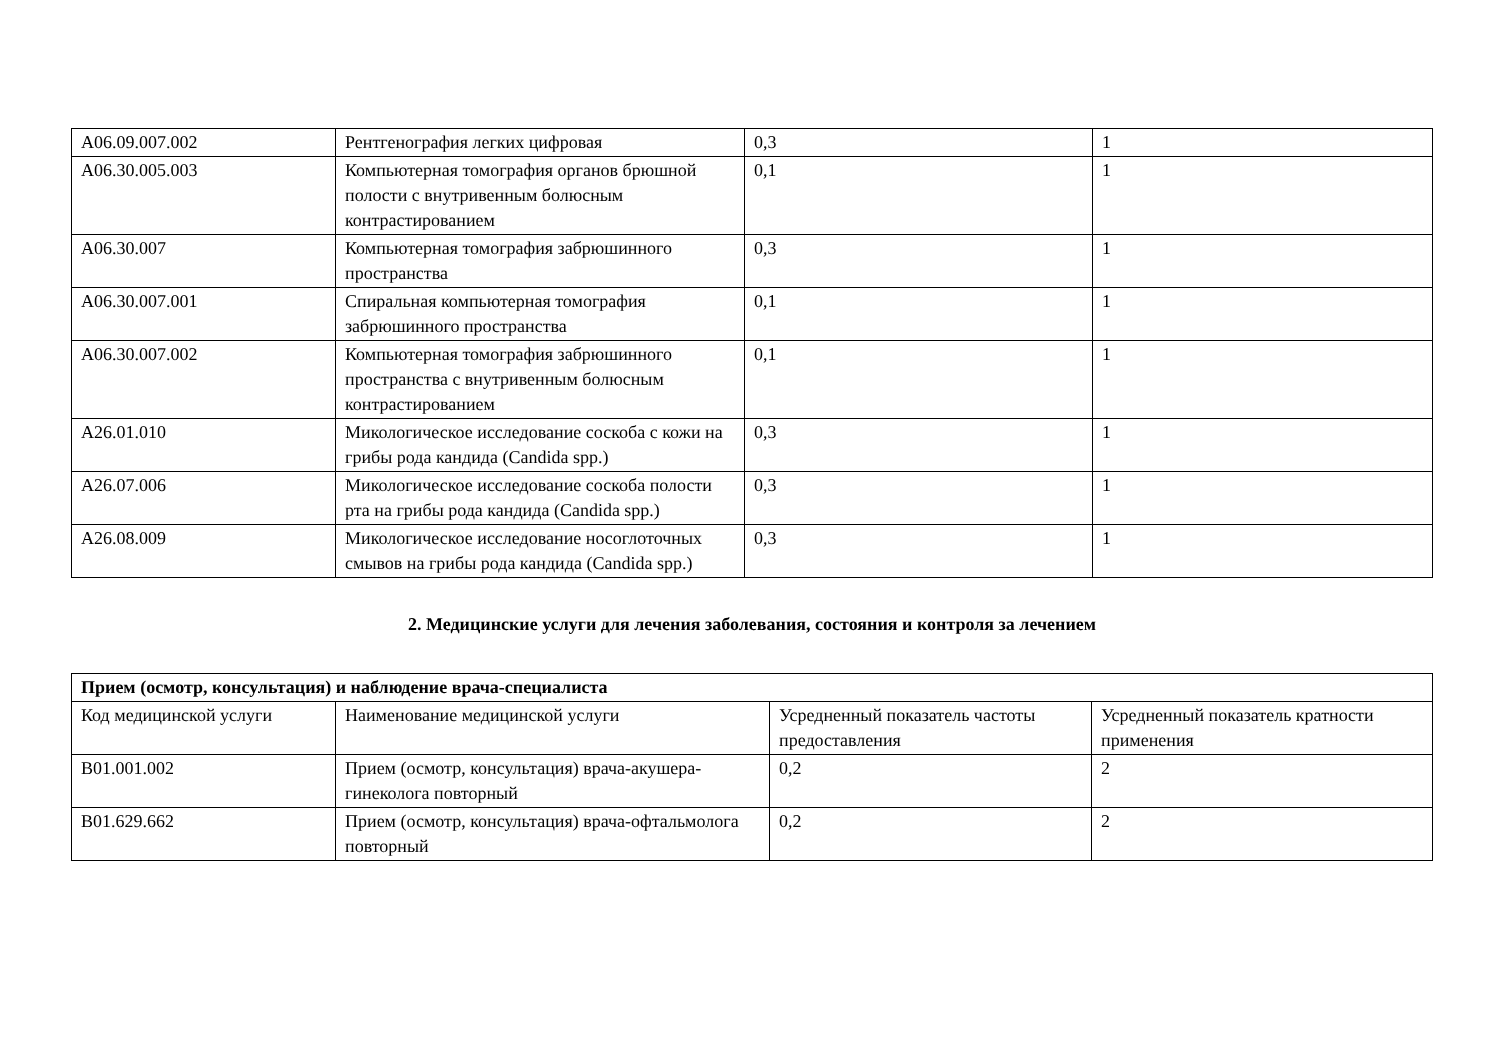| A06.09.007.002 | Рентгенография легких цифровая | 0,3 | 1 |
| A06.30.005.003 | Компьютерная томография органов брюшной полости с внутривенным болюсным контрастированием | 0,1 | 1 |
| A06.30.007 | Компьютерная томография забрюшинного пространства | 0,3 | 1 |
| A06.30.007.001 | Спиральная компьютерная томография забрюшинного пространства | 0,1 | 1 |
| A06.30.007.002 | Компьютерная томография забрюшинного пространства с внутривенным болюсным контрастированием | 0,1 | 1 |
| A26.01.010 | Микологическое исследование соскоба с кожи на грибы рода кандида (Candida spp.) | 0,3 | 1 |
| A26.07.006 | Микологическое исследование соскоба полости рта на грибы рода кандида (Candida spp.) | 0,3 | 1 |
| A26.08.009 | Микологическое исследование носоглоточных смывов на грибы рода кандида (Candida spp.) | 0,3 | 1 |
2. Медицинские услуги для лечения заболевания, состояния и контроля за лечением
| Прием (осмотр, консультация) и наблюдение врача-специалиста | | | |
| --- | --- | --- | --- |
| Код медицинской услуги | Наименование медицинской услуги | Усредненный показатель частоты предоставления | Усредненный показатель кратности применения |
| B01.001.002 | Прием (осмотр, консультация) врача-акушера-гинеколога повторный | 0,2 | 2 |
| B01.629.662 | Прием (осмотр, консультация) врача-офтальмолога повторный | 0,2 | 2 |